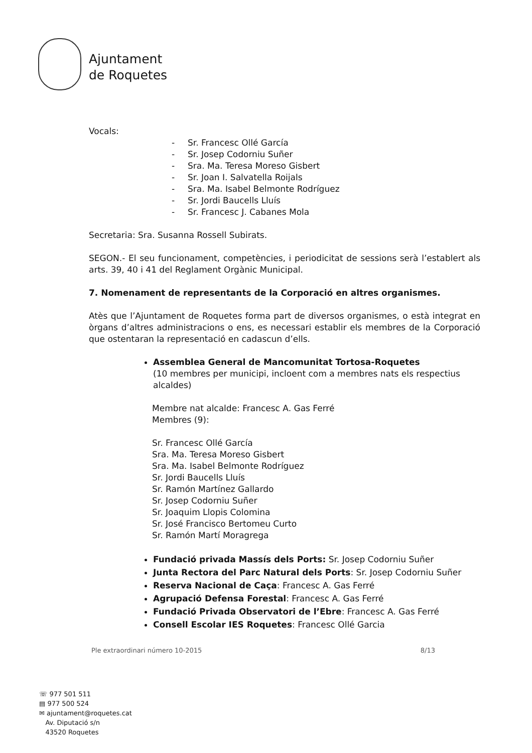Ajuntament
de Roquetes
Vocals:
- Sr. Francesc Ollé García
- Sr. Josep Codorniu Suñer
- Sra. Ma. Teresa Moreso Gisbert
- Sr. Joan I. Salvatella Roijals
- Sra. Ma. Isabel Belmonte Rodríguez
- Sr. Jordi Baucells Lluís
- Sr. Francesc J. Cabanes Mola
Secretaria: Sra. Susanna Rossell Subirats.
SEGON.- El seu funcionament, competències, i periodicitat de sessions serà l’establert als arts. 39, 40 i 41 del Reglament Orgànic Municipal.
7. Nomenament de representants de la Corporació en altres organismes.
Atès que l’Ajuntament de Roquetes forma part de diversos organismes, o està integrat en òrgans d’altres administracions o ens, es necessari establir els membres de la Corporació que ostentaran la representació en cadascun d’ells.
Assemblea General de Mancomunitat Tortosa-Roquetes
(10 membres per municipi, incloent com a membres nats els respectius alcaldes)
Membre nat alcalde: Francesc A. Gas Ferré
Membres (9):
Sr. Francesc Ollé García
Sra. Ma. Teresa Moreso Gisbert
Sra. Ma. Isabel Belmonte Rodríguez
Sr. Jordi Baucells Lluís
Sr. Ramón Martínez Gallardo
Sr. Josep Codorniu Suñer
Sr. Joaquim Llopis Colomina
Sr. José Francisco Bertomeu Curto
Sr. Ramón Martí Moragrega
Fundació privada Massís dels Ports: Sr. Josep Codorniu Suñer
Junta Rectora del Parc Natural dels Ports: Sr. Josep Codorniu Suñer
Reserva Nacional de Caça: Francesc A. Gas Ferré
Agrupació Defensa Forestal: Francesc A. Gas Ferré
Fundació Privada Observatori de l’Ebre: Francesc A. Gas Ferré
Consell Escolar IES Roquetes: Francesc Ollé Garcia
Ple extraordinari número 10-2015 8/13
☏ 977 501 511
▤ 977 500 524
✉ ajuntament@roquetes.cat
Av. Diputació s/n
43520 Roquetes